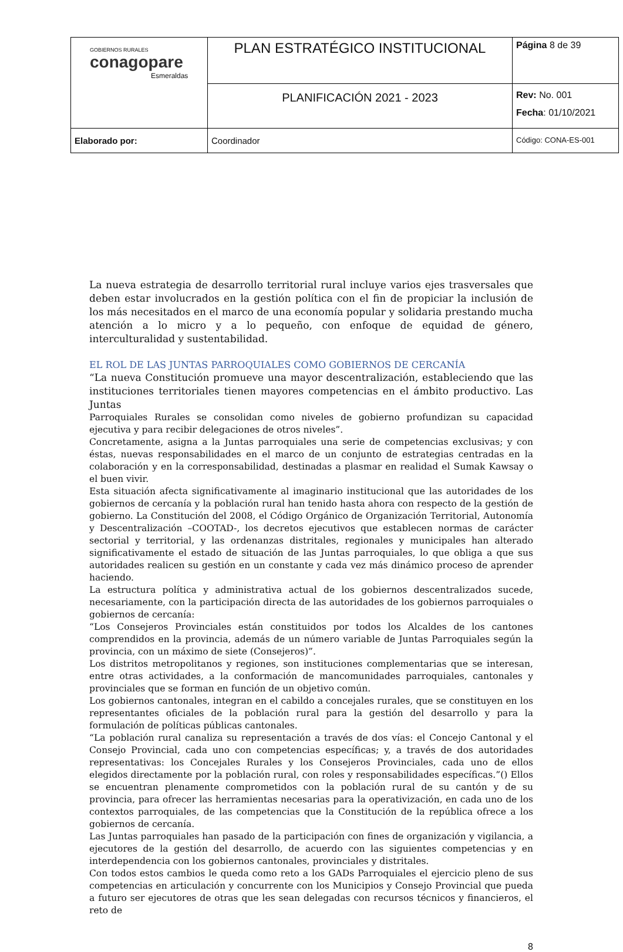| GOBIERNOS RURALES conagopare Esmeraldas | PLAN ESTRATÉGICO INSTITUCIONAL | Página 8 de 39 |
| | PLANIFICACIÓN 2021 - 2023 | Rev: No. 001 Fecha : 01/10/2021 |
| Elaborado por: | Coordinador | Código: CONA-ES-001 |
La nueva estrategia de desarrollo territorial rural incluye varios ejes trasversales que deben estar involucrados en la gestión política con el fin de propiciar la inclusión de los más necesitados en el marco de una economía popular y solidaria prestando mucha atención a lo micro y a lo pequeño, con enfoque de equidad de género, interculturalidad y sustentabilidad.
EL ROL DE LAS JUNTAS PARROQUIALES COMO GOBIERNOS DE CERCANÍA
“La nueva Constitución promueve una mayor descentralización, estableciendo que las instituciones territoriales tienen mayores competencias en el ámbito productivo. Las Juntas
Parroquiales Rurales se consolidan como niveles de gobierno profundizan su capacidad ejecutiva y para recibir delegaciones de otros niveles”.
Concretamente, asigna a la Juntas parroquiales una serie de competencias exclusivas; y con éstas, nuevas responsabilidades en el marco de un conjunto de estrategias centradas en la colaboración y en la corresponsabilidad, destinadas a plasmar en realidad el Sumak Kawsay o el buen vivir.
Esta situación afecta significativamente al imaginario institucional que las autoridades de los gobiernos de cercanía y la población rural han tenido hasta ahora con respecto de la gestión de gobierno. La Constitución del 2008, el Código Orgánico de Organización Territorial, Autonomía y Descentralización –COOTAD-, los decretos ejecutivos que establecen normas de carácter sectorial y territorial, y las ordenanzas distritales, regionales y municipales han alterado significativamente el estado de situación de las Juntas parroquiales, lo que obliga a que sus autoridades realicen su gestión en un constante y cada vez más dinámico proceso de aprender haciendo.
La estructura política y administrativa actual de los gobiernos descentralizados sucede, necesariamente, con la participación directa de las autoridades de los gobiernos parroquiales o gobiernos de cercanía:
“Los Consejeros Provinciales están constituidos por todos los Alcaldes de los cantones comprendidos en la provincia, además de un número variable de Juntas Parroquiales según la provincia, con un máximo de siete (Consejeros)”.
Los distritos metropolitanos y regiones, son instituciones complementarias que se interesan, entre otras actividades, a la conformación de mancomunidades parroquiales, cantonales y provinciales que se forman en función de un objetivo común.
Los gobiernos cantonales, integran en el cabildo a concejales rurales, que se constituyen en los representantes oficiales de la población rural para la gestión del desarrollo y para la formulación de políticas públicas cantonales.
“La población rural canaliza su representación a través de dos vías: el Concejo Cantonal y el Consejo Provincial, cada uno con competencias específicas; y, a través de dos autoridades representativas: los Concejales Rurales y los Consejeros Provinciales, cada uno de ellos elegidos directamente por la población rural, con roles y responsabilidades específicas.”() Ellos se encuentran plenamente comprometidos con la población rural de su cantón y de su provincia, para ofrecer las herramientas necesarias para la operativización, en cada uno de los contextos parroquiales, de las competencias que la Constitución de la república ofrece a los gobiernos de cercanía.
Las Juntas parroquiales han pasado de la participación con fines de organización y vigilancia, a ejecutores de la gestión del desarrollo, de acuerdo con las siguientes competencias y en interdependencia con los gobiernos cantonales, provinciales y distritales.
Con todos estos cambios le queda como reto a los GADs Parroquiales el ejercicio pleno de sus competencias en articulación y concurrente con los Municipios y Consejo Provincial que pueda a futuro ser ejecutores de otras que les sean delegadas con recursos técnicos y financieros, el reto de
8